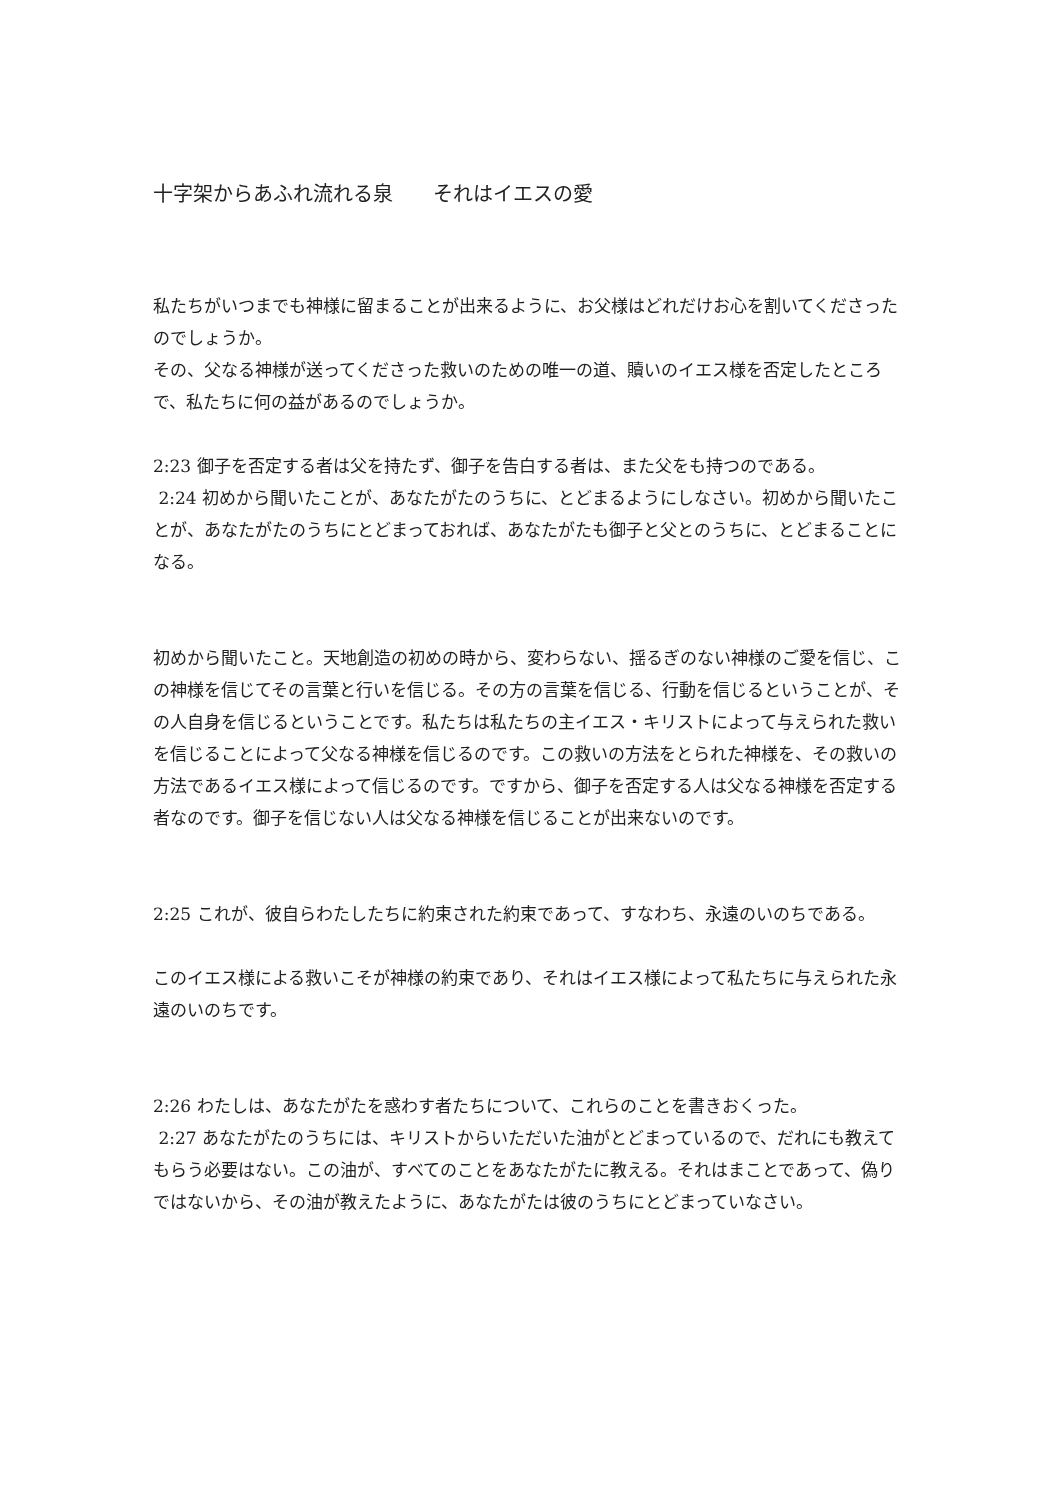十字架からあふれ流れる泉　　それはイエスの愛
私たちがいつまでも神様に留まることが出来るように、お父様はどれだけお心を割いてくださったのでしょうか。
その、父なる神様が送ってくださった救いのための唯一の道、贖いのイエス様を否定したところで、私たちに何の益があるのでしょうか。
2:23 御子を否定する者は父を持たず、御子を告白する者は、また父をも持つのである。
2:24 初めから聞いたことが、あなたがたのうちに、とどまるようにしなさい。初めから聞いたことが、あなたがたのうちにとどまっておれば、あなたがたも御子と父とのうちに、とどまることになる。
初めから聞いたこと。天地創造の初めの時から、変わらない、揺るぎのない神様のご愛を信じ、この神様を信じてその言葉と行いを信じる。その方の言葉を信じる、行動を信じるということが、その人自身を信じるということです。私たちは私たちの主イエス・キリストによって与えられた救いを信じることによって父なる神様を信じるのです。この救いの方法をとられた神様を、その救いの方法であるイエス様によって信じるのです。ですから、御子を否定する人は父なる神様を否定する者なのです。御子を信じない人は父なる神様を信じることが出来ないのです。
2:25 これが、彼自らわたしたちに約束された約束であって、すなわち、永遠のいのちである。
このイエス様による救いこそが神様の約束であり、それはイエス様によって私たちに与えられた永遠のいのちです。
2:26 わたしは、あなたがたを惑わす者たちについて、これらのことを書きおくった。
2:27 あなたがたのうちには、キリストからいただいた油がとどまっているので、だれにも教えてもらう必要はない。この油が、すべてのことをあなたがたに教える。それはまことであって、偽りではないから、その油が教えたように、あなたがたは彼のうちにとどまっていなさい。